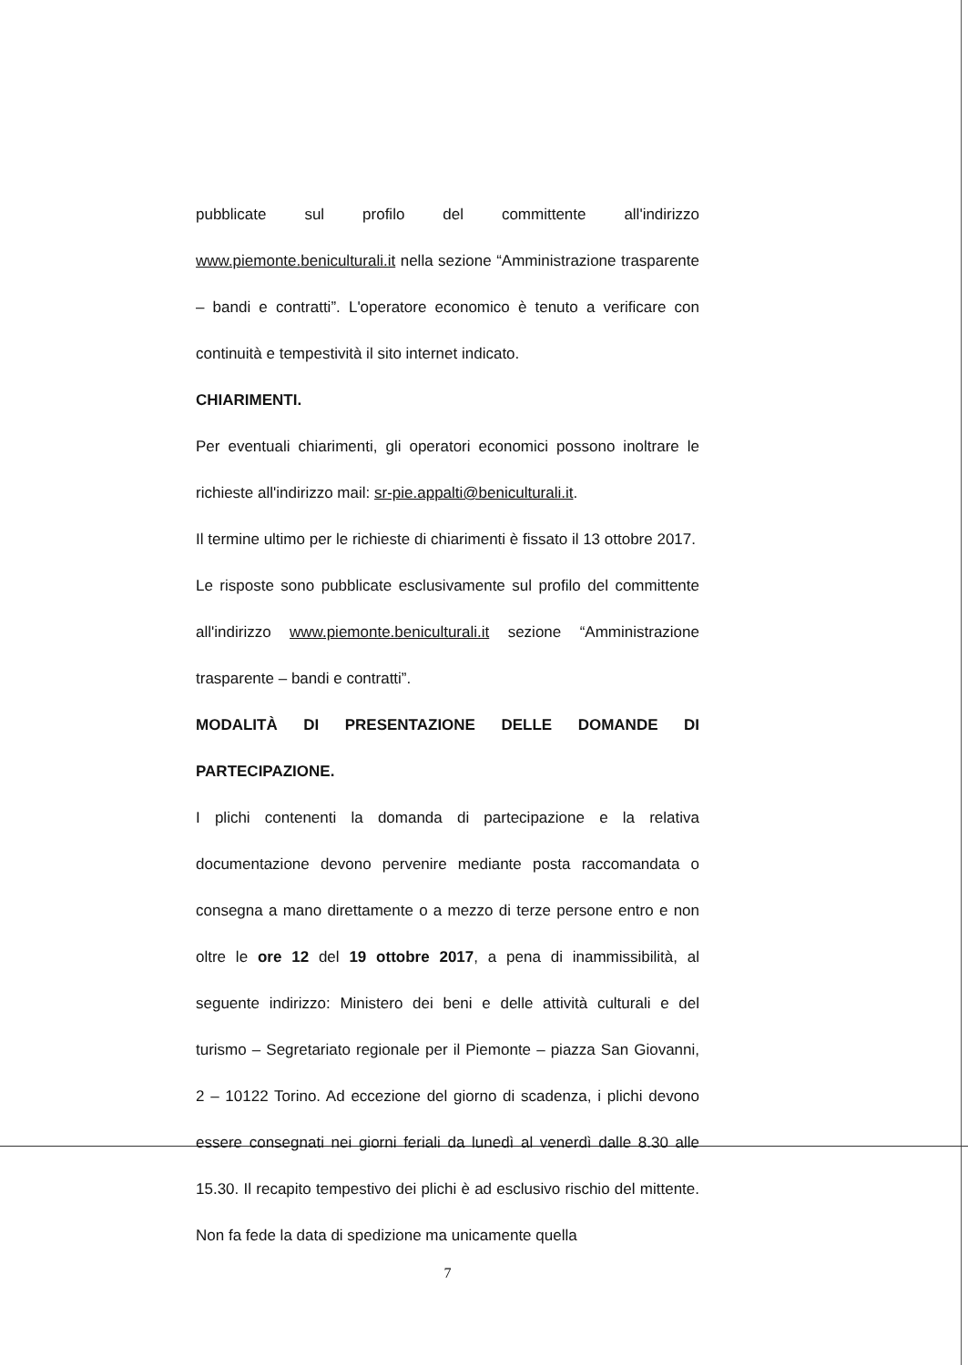pubblicate sul profilo del committente all'indirizzo www.piemonte.beniculturali.it nella sezione “Amministrazione trasparente – bandi e contratti”. L'operatore economico è tenuto a verificare con continuità e tempestività il sito internet indicato.
CHIARIMENTI.
Per eventuali chiarimenti, gli operatori economici possono inoltrare le richieste all'indirizzo mail: sr-pie.appalti@beniculturali.it.
Il termine ultimo per le richieste di chiarimenti è fissato il 13 ottobre 2017.
Le risposte sono pubblicate esclusivamente sul profilo del committente all'indirizzo www.piemonte.beniculturali.it sezione “Amministrazione trasparente – bandi e contratti”.
MODALITÀ DI PRESENTAZIONE DELLE DOMANDE DI PARTECIPAZIONE.
I plichi contenenti la domanda di partecipazione e la relativa documentazione devono pervenire mediante posta raccomandata o consegna a mano direttamente o a mezzo di terze persone entro e non oltre le ore 12 del 19 ottobre 2017, a pena di inammissibilità, al seguente indirizzo: Ministero dei beni e delle attività culturali e del turismo – Segretariato regionale per il Piemonte – piazza San Giovanni, 2 – 10122 Torino. Ad eccezione del giorno di scadenza, i plichi devono essere consegnati nei giorni feriali da lunedì al venerdì dalle 8.30 alle 15.30. Il recapito tempestivo dei plichi è ad esclusivo rischio del mittente. Non fa fede la data di spedizione ma unicamente quella
7